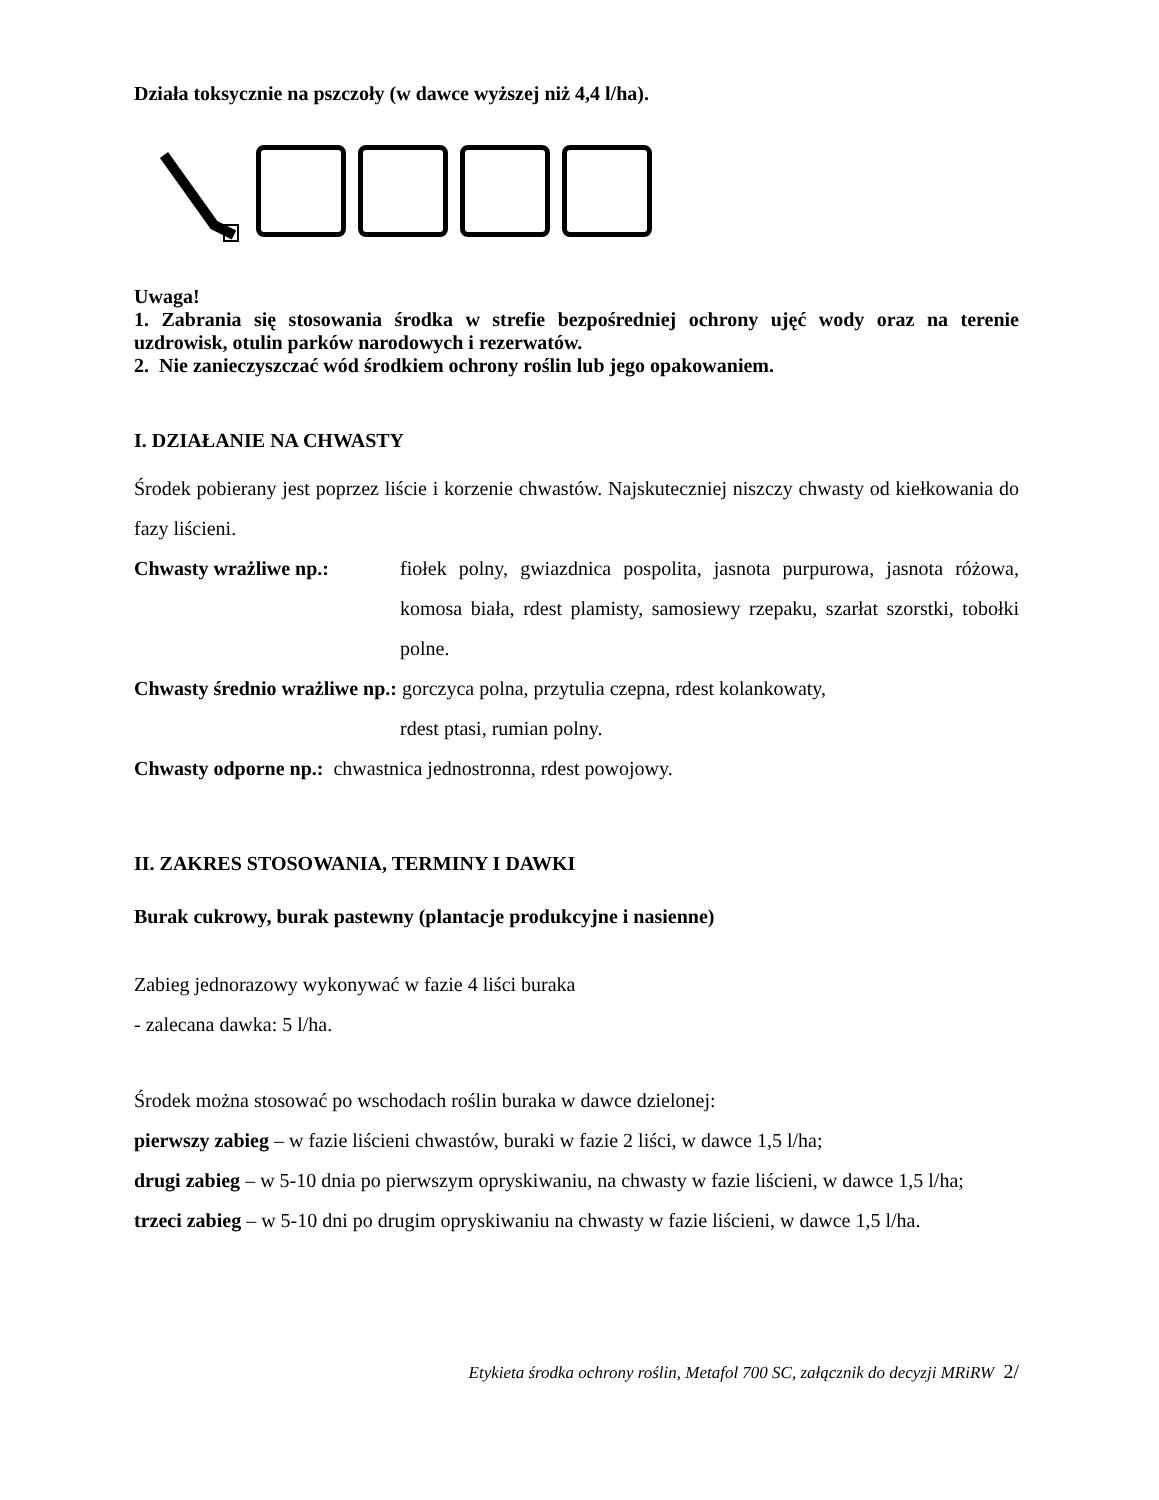Działa toksycznie na pszczoły (w dawce wyższej niż 4,4 l/ha).
Uwaga!
1. Zabrania się stosowania środka w strefie bezpośredniej ochrony ujęć wody oraz na terenie uzdrowisk, otulin parków narodowych i rezerwatów.
2. Nie zanieczyszczać wód środkiem ochrony roślin lub jego opakowaniem.
I. DZIAŁANIE NA CHWASTY
Środek pobierany jest poprzez liście i korzenie chwastów. Najskuteczniej niszczy chwasty od kiełkowania do fazy liścieni.
Chwasty wrażliwe np.: fiołek polny, gwiazdnica pospolita, jasnota purpurowa, jasnota różowa, komosa biała, rdest plamisty, samosiewy rzepaku, szarłat szorstki, tobołki polne.
Chwasty średnio wrażliwe np.: gorczyca polna, przytulia czepna, rdest kolankowaty,
rdest ptasi, rumian polny.
Chwasty odporne np.: chwastnica jednostronna, rdest powojowy.
II. ZAKRES STOSOWANIA, TERMINY I DAWKI
Burak cukrowy, burak pastewny (plantacje produkcyjne i nasienne)
Zabieg jednorazowy wykonywać w fazie 4 liści buraka
- zalecana dawka: 5 l/ha.
Środek można stosować po wschodach roślin buraka w dawce dzielonej:
pierwszy zabieg – w fazie liścieni chwastów, buraki w fazie 2 liści, w dawce 1,5 l/ha;
drugi zabieg – w 5-10 dnia po pierwszym opryskiwaniu, na chwasty w fazie liścieni, w dawce 1,5 l/ha;
trzeci zabieg – w 5-10 dni po drugim opryskiwaniu na chwasty w fazie liścieni, w dawce 1,5 l/ha.
Etykieta środka ochrony roślin, Metafol 700 SC, załącznik do decyzji MRiRW 2/